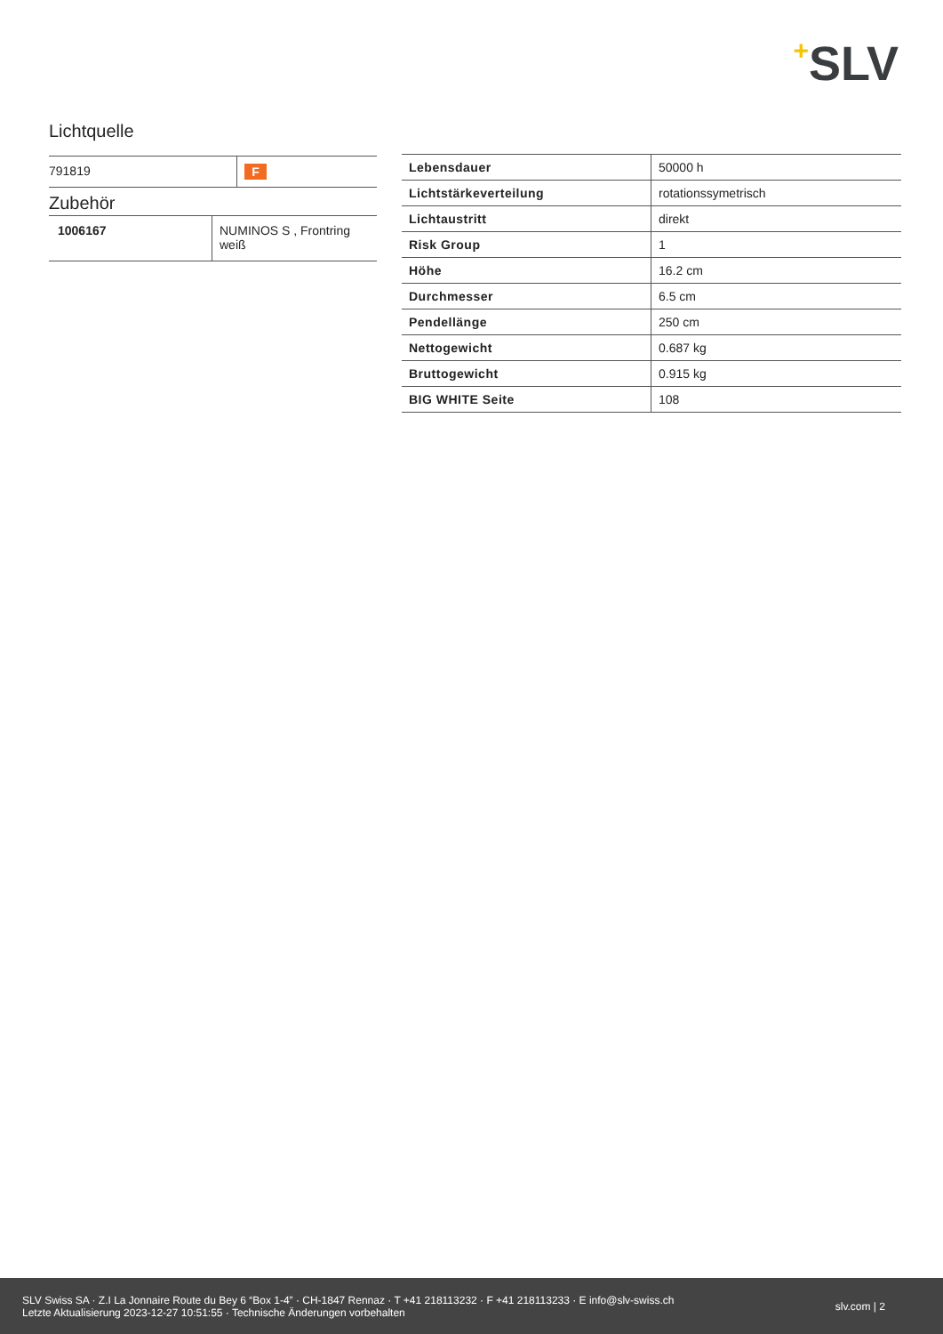+SLV
Lichtquelle
| 791819 | F |
Zubehör
| 1006167 | NUMINOS S , Frontring weiß |
| Lebensdauer | 50000 h |
| Lichtstärkeverteilung | rotationssymetrisch |
| Lichtaustritt | direkt |
| Risk Group | 1 |
| Höhe | 16.2 cm |
| Durchmesser | 6.5 cm |
| Pendellänge | 250 cm |
| Nettogewicht | 0.687 kg |
| Bruttogewicht | 0.915 kg |
| BIG WHITE Seite | 108 |
SLV Swiss SA · Z.I La Jonnaire Route du Bey 6 “Box 1-4” · CH-1847 Rennaz · T +41 218113232 · F +41 218113233 · E info@slv-swiss.ch
Letzte Aktualisierung 2023-12-27 10:51:55 · Technische Änderungen vorbehalten
slv.com | 2